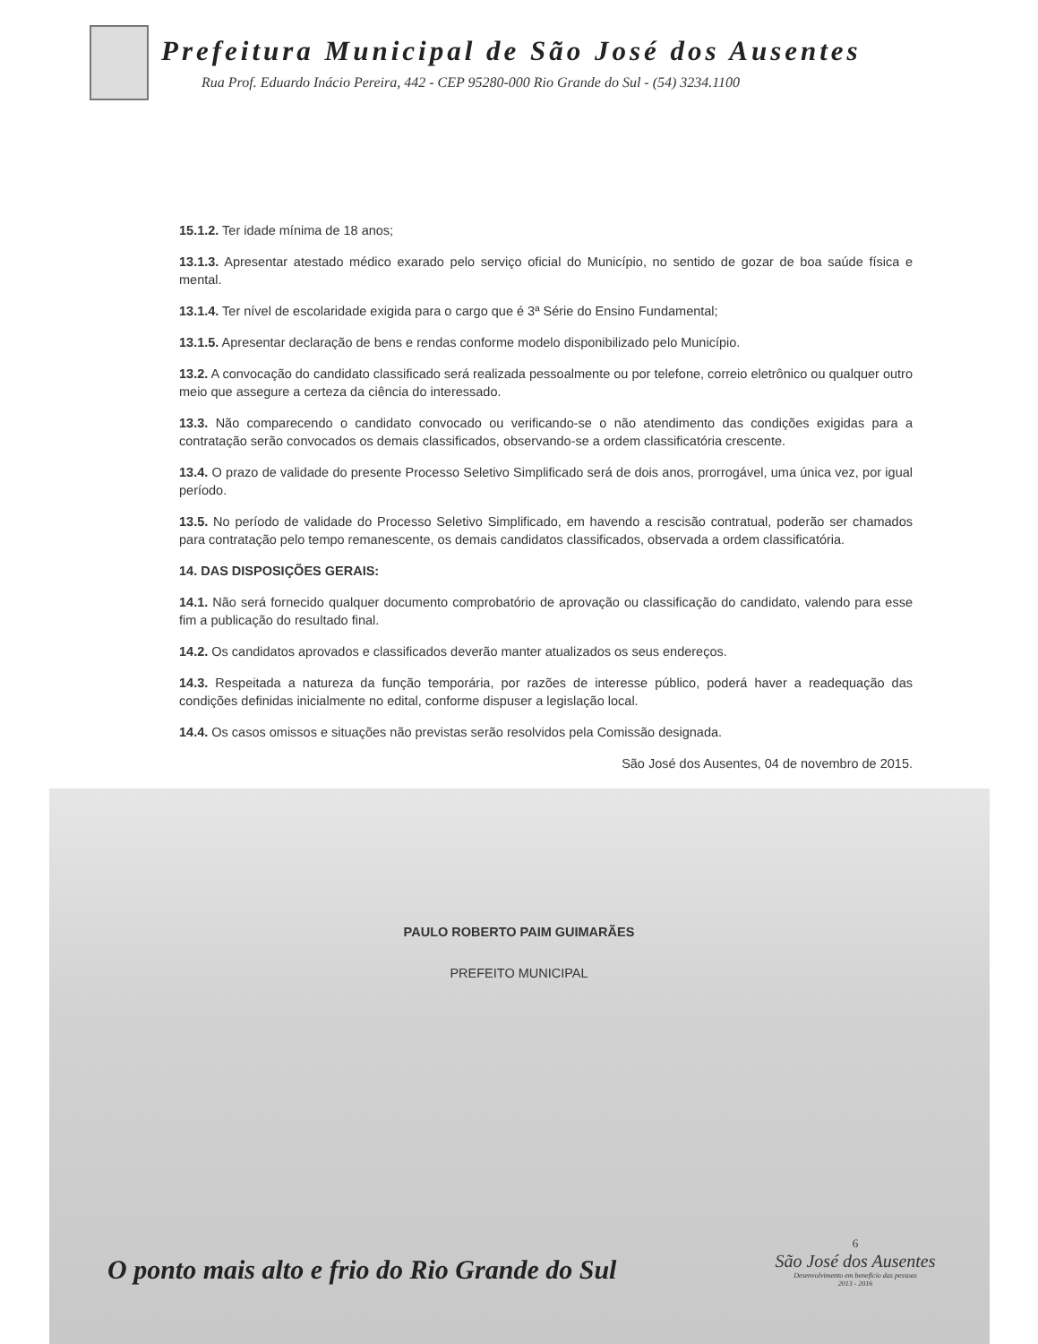Prefeitura Municipal de São José dos Ausentes
Rua Prof. Eduardo Inácio Pereira, 442 - CEP 95280-000 Rio Grande do Sul - (54) 3234.1100
15.1.2. Ter idade mínima de 18 anos;
13.1.3. Apresentar atestado médico exarado pelo serviço oficial do Município, no sentido de gozar de boa saúde física e mental.
13.1.4. Ter nível de escolaridade exigida para o cargo que é 3ª Série do Ensino Fundamental;
13.1.5. Apresentar declaração de bens e rendas conforme modelo disponibilizado pelo Município.
13.2. A convocação do candidato classificado será realizada pessoalmente ou por telefone, correio eletrônico ou qualquer outro meio que assegure a certeza da ciência do interessado.
13.3. Não comparecendo o candidato convocado ou verificando-se o não atendimento das condições exigidas para a contratação serão convocados os demais classificados, observando-se a ordem classificatória crescente.
13.4. O prazo de validade do presente Processo Seletivo Simplificado será de dois anos, prorrogável, uma única vez, por igual período.
13.5. No período de validade do Processo Seletivo Simplificado, em havendo a rescisão contratual, poderão ser chamados para contratação pelo tempo remanescente, os demais candidatos classificados, observada a ordem classificatória.
14. DAS DISPOSIÇÕES GERAIS:
14.1. Não será fornecido qualquer documento comprobatório de aprovação ou classificação do candidato, valendo para esse fim a publicação do resultado final.
14.2. Os candidatos aprovados e classificados deverão manter atualizados os seus endereços.
14.3. Respeitada a natureza da função temporária, por razões de interesse público, poderá haver a readequação das condições definidas inicialmente no edital, conforme dispuser a legislação local.
14.4. Os casos omissos e situações não previstas serão resolvidos pela Comissão designada.
São José dos Ausentes, 04 de novembro de 2015.
PAULO ROBERTO PAIM GUIMARÃES
PREFEITO MUNICIPAL
6
São José dos Ausentes
Desenvolvimento em benefício das pessoas
2013 - 2016
O ponto mais alto e frio do Rio Grande do Sul